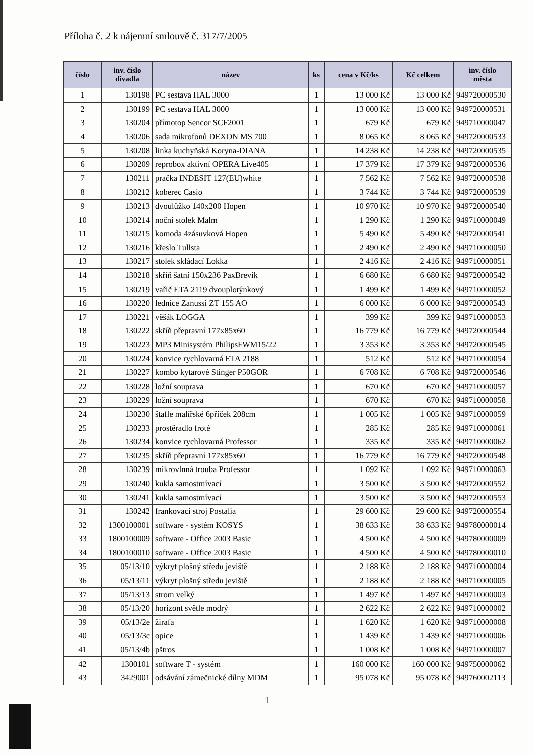Příloha č. 2 k nájemní smlouvě č. 317/7/2005
| číslo | inv. číslo divadla | název | ks | cena v Kč/ks | Kč celkem | inv. číslo města |
| --- | --- | --- | --- | --- | --- | --- |
| 1 | 130198 | PC sestava HAL 3000 | 1 | 13 000 Kč | 13 000 Kč | 949720000530 |
| 2 | 130199 | PC sestava HAL 3000 | 1 | 13 000 Kč | 13 000 Kč | 949720000531 |
| 3 | 130204 | přímotop Sencor SCF2001 | 1 | 679 Kč | 679 Kč | 949710000047 |
| 4 | 130206 | sada mikrofonů DEXON MS 700 | 1 | 8 065 Kč | 8 065 Kč | 949720000533 |
| 5 | 130208 | linka kuchyňská Koryna-DIANA | 1 | 14 238 Kč | 14 238 Kč | 949720000535 |
| 6 | 130209 | reprobox aktivní OPERA Live405 | 1 | 17 379 Kč | 17 379 Kč | 949720000536 |
| 7 | 130211 | pračka INDESIT 127(EU)white | 1 | 7 562 Kč | 7 562 Kč | 949720000538 |
| 8 | 130212 | koberec Casio | 1 | 3 744 Kč | 3 744 Kč | 949720000539 |
| 9 | 130213 | dvoulůžko 140x200 Hopen | 1 | 10 970 Kč | 10 970 Kč | 949720000540 |
| 10 | 130214 | noční stolek Malm | 1 | 1 290 Kč | 1 290 Kč | 949710000049 |
| 11 | 130215 | komoda 4zásuvková Hopen | 1 | 5 490 Kč | 5 490 Kč | 949720000541 |
| 12 | 130216 | křeslo Tullsta | 1 | 2 490 Kč | 2 490 Kč | 949710000050 |
| 13 | 130217 | stolek skládací Lokka | 1 | 2 416 Kč | 2 416 Kč | 949710000051 |
| 14 | 130218 | skříň šatní 150x236 PaxBrevik | 1 | 6 680 Kč | 6 680 Kč | 949720000542 |
| 15 | 130219 | vařič ETA 2119 dvouplotýnkový | 1 | 1 499 Kč | 1 499 Kč | 949710000052 |
| 16 | 130220 | lednice Zanussi ZT 155 AO | 1 | 6 000 Kč | 6 000 Kč | 949720000543 |
| 17 | 130221 | věšák LOGGA | 1 | 399 Kč | 399 Kč | 949710000053 |
| 18 | 130222 | skříň přepravní 177x85x60 | 1 | 16 779 Kč | 16 779 Kč | 949720000544 |
| 19 | 130223 | MP3 Minisystém PhilipsFWM15/22 | 1 | 3 353 Kč | 3 353 Kč | 949720000545 |
| 20 | 130224 | konvice rychlovarná ETA 2188 | 1 | 512 Kč | 512 Kč | 949710000054 |
| 21 | 130227 | kombo kytarové Stinger P50GOR | 1 | 6 708 Kč | 6 708 Kč | 949720000546 |
| 22 | 130228 | ložní souprava | 1 | 670 Kč | 670 Kč | 949710000057 |
| 23 | 130229 | ložní souprava | 1 | 670 Kč | 670 Kč | 949710000058 |
| 24 | 130230 | štafle malířské 6příček 208cm | 1 | 1 005 Kč | 1 005 Kč | 949710000059 |
| 25 | 130233 | prostěradlo froté | 1 | 285 Kč | 285 Kč | 949710000061 |
| 26 | 130234 | konvice rychlovarná Professor | 1 | 335 Kč | 335 Kč | 949710000062 |
| 27 | 130235 | skříň přepravní 177x85x60 | 1 | 16 779 Kč | 16 779 Kč | 949720000548 |
| 28 | 130239 | mikrovlnná trouba Professor | 1 | 1 092 Kč | 1 092 Kč | 949710000063 |
| 29 | 130240 | kukla samostmívací | 1 | 3 500 Kč | 3 500 Kč | 949720000552 |
| 30 | 130241 | kukla samostmívací | 1 | 3 500 Kč | 3 500 Kč | 949720000553 |
| 31 | 130242 | frankovací stroj Postalia | 1 | 29 600 Kč | 29 600 Kč | 949720000554 |
| 32 | 1300100001 | software - systém KOSYS | 1 | 38 633 Kč | 38 633 Kč | 949780000014 |
| 33 | 1800100009 | software - Office 2003 Basic | 1 | 4 500 Kč | 4 500 Kč | 949780000009 |
| 34 | 1800100010 | software - Office 2003 Basic | 1 | 4 500 Kč | 4 500 Kč | 949780000010 |
| 35 | 05/13/10 | výkryt plošný středu jeviště | 1 | 2 188 Kč | 2 188 Kč | 949710000004 |
| 36 | 05/13/11 | výkryt plošný středu jeviště | 1 | 2 188 Kč | 2 188 Kč | 949710000005 |
| 37 | 05/13/13 | strom velký | 1 | 1 497 Kč | 1 497 Kč | 949710000003 |
| 38 | 05/13/20 | horizont světle modrý | 1 | 2 622 Kč | 2 622 Kč | 949710000002 |
| 39 | 05/13/2e | žirafa | 1 | 1 620 Kč | 1 620 Kč | 949710000008 |
| 40 | 05/13/3c | opice | 1 | 1 439 Kč | 1 439 Kč | 949710000006 |
| 41 | 05/13/4b | pštros | 1 | 1 008 Kč | 1 008 Kč | 949710000007 |
| 42 | 1300101 | software T - systém | 1 | 160 000 Kč | 160 000 Kč | 949750000062 |
| 43 | 3429001 | odsávání zámečnické dílny MDM | 1 | 95 078 Kč | 95 078 Kč | 949760002113 |
1